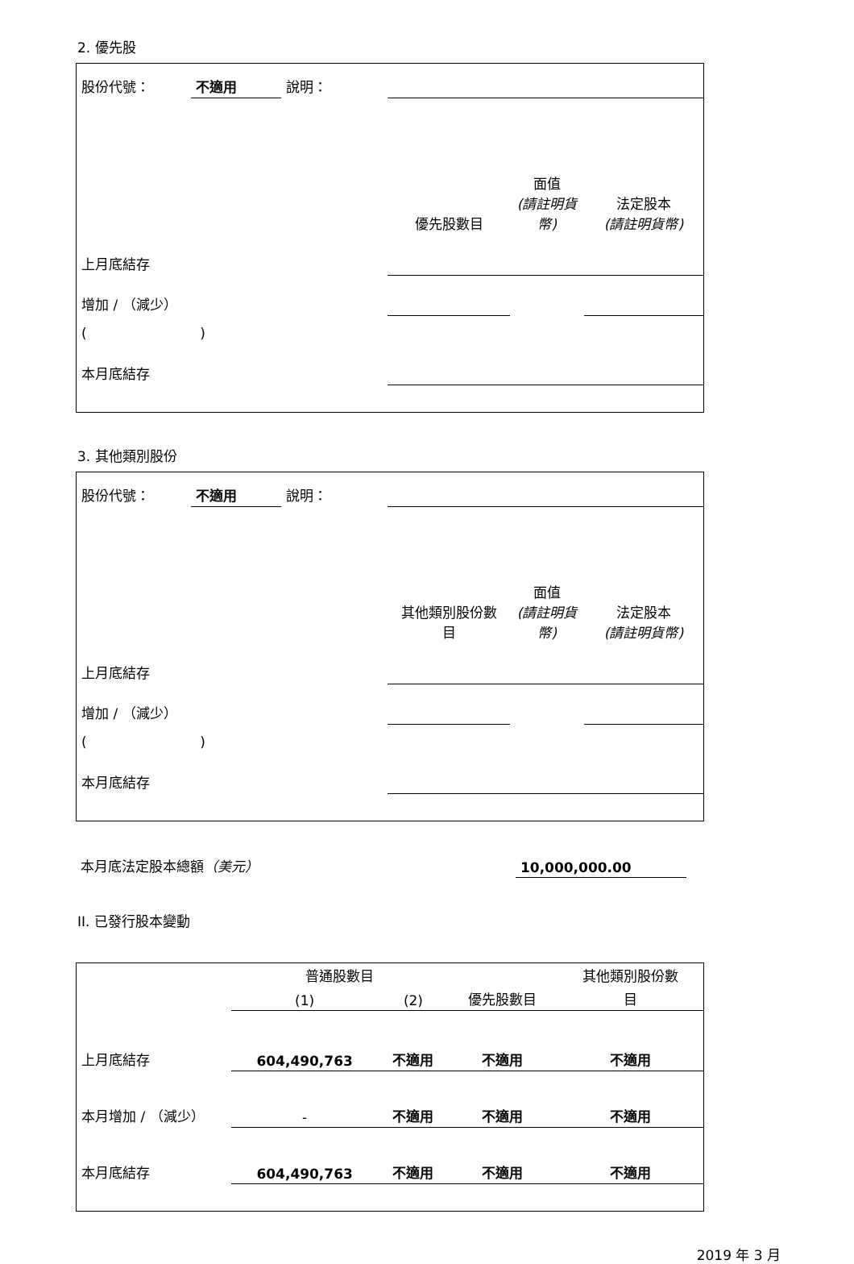2. 優先股
| 股份代號： | 不適用 | 說明： | | | |
| | | | 優先股數目 | 面值 (請註明貨 幣) | 法定股本 (請註明貨幣) |
| 上月底結存 | | | | | |
| 增加 / （減少） | | | | | |
| ( ) | | | | | |
| 本月底結存 | | | | | |
3. 其他類別股份
| 股份代號： | 不適用 | 說明： | | | |
| | | | 其他類別股份數 目 | 面值 (請註明貨 幣) | 法定股本 (請註明貨幣) |
| 上月底結存 | | | | | |
| 增加 / （減少） | | | | | |
| ( ) | | | | | |
| 本月底結存 | | | | | |
| 本月底法定股本總額 （美元） | 10,000,000.00 | |
II. 已發行股本變動
| | 普通股數目 | | | 其他類別股份數 |
| | (1) | (2) | 優先股數目 | 目 |
| 上月底結存 | 604,490,763 | 不適用 | 不適用 | 不適用 |
| 本月增加 / （減少） | - | 不適用 | 不適用 | 不適用 |
| 本月底結存 | 604,490,763 | 不適用 | 不適用 | 不適用 |
2019 年 3 月